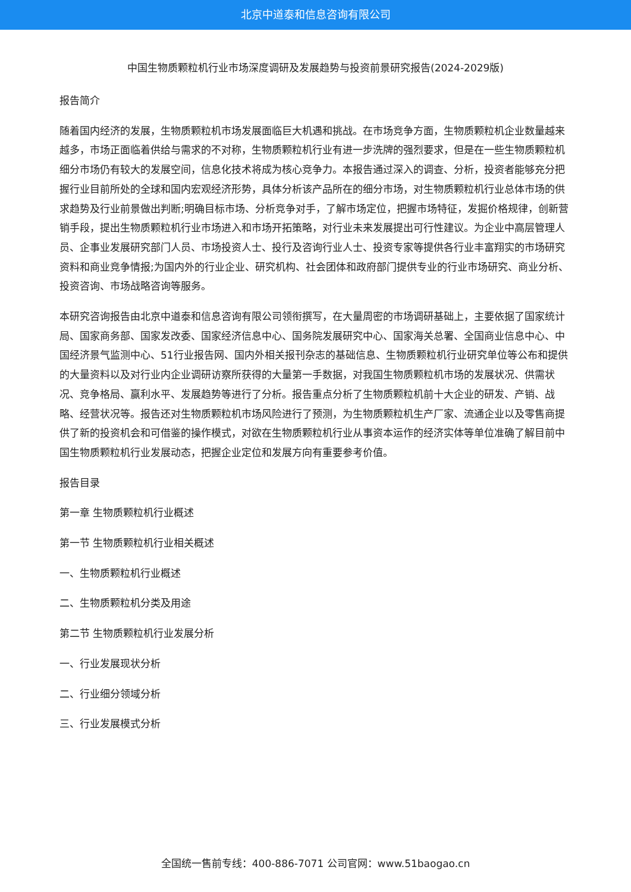北京中道泰和信息咨询有限公司
中国生物质颗粒机行业市场深度调研及发展趋势与投资前景研究报告(2024-2029版)
报告简介
随着国内经济的发展，生物质颗粒机市场发展面临巨大机遇和挑战。在市场竞争方面，生物质颗粒机企业数量越来越多，市场正面临着供给与需求的不对称，生物质颗粒机行业有进一步洗牌的强烈要求，但是在一些生物质颗粒机细分市场仍有较大的发展空间，信息化技术将成为核心竞争力。本报告通过深入的调查、分析，投资者能够充分把握行业目前所处的全球和国内宏观经济形势，具体分析该产品所在的细分市场，对生物质颗粒机行业总体市场的供求趋势及行业前景做出判断;明确目标市场、分析竞争对手，了解市场定位，把握市场特征，发掘价格规律，创新营销手段，提出生物质颗粒机行业市场进入和市场开拓策略，对行业未来发展提出可行性建议。为企业中高层管理人员、企事业发展研究部门人员、市场投资人士、投行及咨询行业人士、投资专家等提供各行业丰富翔实的市场研究资料和商业竞争情报;为国内外的行业企业、研究机构、社会团体和政府部门提供专业的行业市场研究、商业分析、投资咨询、市场战略咨询等服务。
本研究咨询报告由北京中道泰和信息咨询有限公司领衔撰写，在大量周密的市场调研基础上，主要依据了国家统计局、国家商务部、国家发改委、国家经济信息中心、国务院发展研究中心、国家海关总署、全国商业信息中心、中国经济景气监测中心、51行业报告网、国内外相关报刊杂志的基础信息、生物质颗粒机行业研究单位等公布和提供的大量资料以及对行业内企业调研访察所获得的大量第一手数据，对我国生物质颗粒机市场的发展状况、供需状况、竞争格局、赢利水平、发展趋势等进行了分析。报告重点分析了生物质颗粒机前十大企业的研发、产销、战略、经营状况等。报告还对生物质颗粒机市场风险进行了预测，为生物质颗粒机生产厂家、流通企业以及零售商提供了新的投资机会和可借鉴的操作模式，对欲在生物质颗粒机行业从事资本运作的经济实体等单位准确了解目前中国生物质颗粒机行业发展动态，把握企业定位和发展方向有重要参考价值。
报告目录
第一章 生物质颗粒机行业概述
第一节 生物质颗粒机行业相关概述
一、生物质颗粒机行业概述
二、生物质颗粒机分类及用途
第二节 生物质颗粒机行业发展分析
一、行业发展现状分析
二、行业细分领域分析
三、行业发展模式分析
全国统一售前专线：400-886-7071 公司官网：www.51baogao.cn